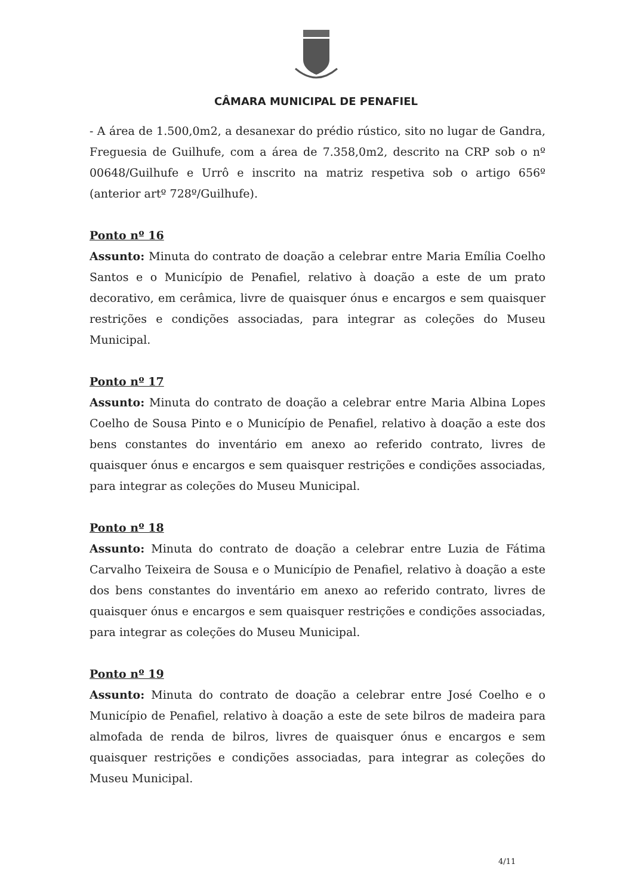CÂMARA MUNICIPAL DE PENAFIEL
- A área de 1.500,0m2, a desanexar do prédio rústico, sito no lugar de Gandra, Freguesia de Guilhufe, com a área de 7.358,0m2, descrito na CRP sob o nº 00648/Guilhufe e Urrô e inscrito na matriz respetiva sob o artigo 656º (anterior artº 728º/Guilhufe).
Ponto nº 16
Assunto: Minuta do contrato de doação a celebrar entre Maria Emília Coelho Santos e o Município de Penafiel, relativo à doação a este de um prato decorativo, em cerâmica, livre de quaisquer ónus e encargos e sem quaisquer restrições e condições associadas, para integrar as coleções do Museu Municipal.
Ponto nº 17
Assunto: Minuta do contrato de doação a celebrar entre Maria Albina Lopes Coelho de Sousa Pinto e o Município de Penafiel, relativo à doação a este dos bens constantes do inventário em anexo ao referido contrato, livres de quaisquer ónus e encargos e sem quaisquer restrições e condições associadas, para integrar as coleções do Museu Municipal.
Ponto nº 18
Assunto: Minuta do contrato de doação a celebrar entre Luzia de Fátima Carvalho Teixeira de Sousa e o Município de Penafiel, relativo à doação a este dos bens constantes do inventário em anexo ao referido contrato, livres de quaisquer ónus e encargos e sem quaisquer restrições e condições associadas, para integrar as coleções do Museu Municipal.
Ponto nº 19
Assunto: Minuta do contrato de doação a celebrar entre José Coelho e o Município de Penafiel, relativo à doação a este de sete bilros de madeira para almofada de renda de bilros, livres de quaisquer ónus e encargos e sem quaisquer restrições e condições associadas, para integrar as coleções do Museu Municipal.
4/11